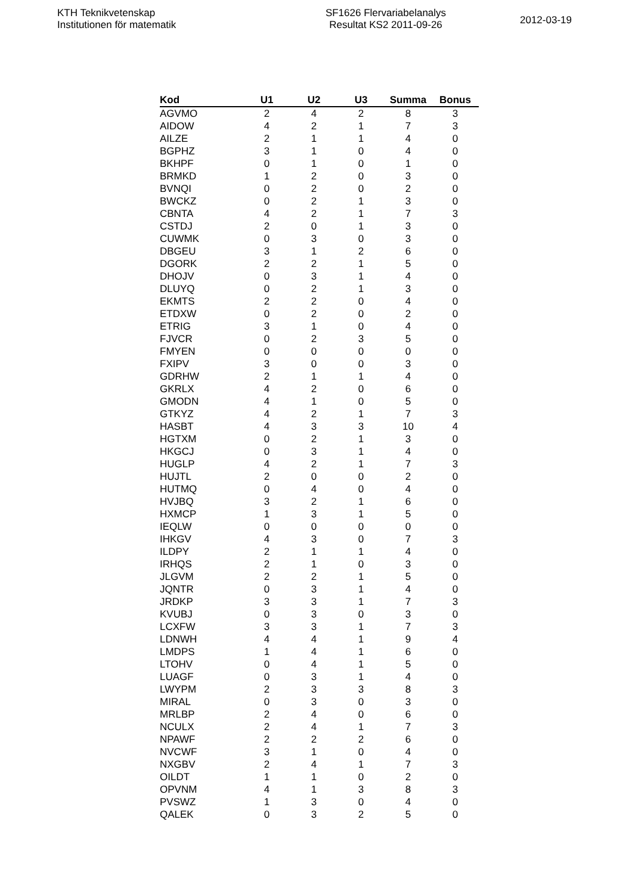KTH Teknikvetenskap
Institutionen för matematik
SF1626 Flervariabelanalys
Resultat KS2 2011-09-26
2012-03-19
| Kod | U1 | U2 | U3 | Summa | Bonus |
| --- | --- | --- | --- | --- | --- |
| AGVMO | 2 | 4 | 2 | 8 | 3 |
| AIDOW | 4 | 2 | 1 | 7 | 3 |
| AILZE | 2 | 1 | 1 | 4 | 0 |
| BGPHZ | 3 | 1 | 0 | 4 | 0 |
| BKHPF | 0 | 1 | 0 | 1 | 0 |
| BRMKD | 1 | 2 | 0 | 3 | 0 |
| BVNQI | 0 | 2 | 0 | 2 | 0 |
| BWCKZ | 0 | 2 | 1 | 3 | 0 |
| CBNTA | 4 | 2 | 1 | 7 | 3 |
| CSTDJ | 2 | 0 | 1 | 3 | 0 |
| CUWMK | 0 | 3 | 0 | 3 | 0 |
| DBGEU | 3 | 1 | 2 | 6 | 0 |
| DGORK | 2 | 2 | 1 | 5 | 0 |
| DHOJV | 0 | 3 | 1 | 4 | 0 |
| DLUYQ | 0 | 2 | 1 | 3 | 0 |
| EKMTS | 2 | 2 | 0 | 4 | 0 |
| ETDXW | 0 | 2 | 0 | 2 | 0 |
| ETRIG | 3 | 1 | 0 | 4 | 0 |
| FJVCR | 0 | 2 | 3 | 5 | 0 |
| FMYEN | 0 | 0 | 0 | 0 | 0 |
| FXIPV | 3 | 0 | 0 | 3 | 0 |
| GDRHW | 2 | 1 | 1 | 4 | 0 |
| GKRLX | 4 | 2 | 0 | 6 | 0 |
| GMODN | 4 | 1 | 0 | 5 | 0 |
| GTKYZ | 4 | 2 | 1 | 7 | 3 |
| HASBT | 4 | 3 | 3 | 10 | 4 |
| HGTXM | 0 | 2 | 1 | 3 | 0 |
| HKGCJ | 0 | 3 | 1 | 4 | 0 |
| HUGLP | 4 | 2 | 1 | 7 | 3 |
| HUJTL | 2 | 0 | 0 | 2 | 0 |
| HUTMQ | 0 | 4 | 0 | 4 | 0 |
| HVJBQ | 3 | 2 | 1 | 6 | 0 |
| HXMCP | 1 | 3 | 1 | 5 | 0 |
| IEQLW | 0 | 0 | 0 | 0 | 0 |
| IHKGV | 4 | 3 | 0 | 7 | 3 |
| ILDPY | 2 | 1 | 1 | 4 | 0 |
| IRHQS | 2 | 1 | 0 | 3 | 0 |
| JLGVM | 2 | 2 | 1 | 5 | 0 |
| JQNTR | 0 | 3 | 1 | 4 | 0 |
| JRDKP | 3 | 3 | 1 | 7 | 3 |
| KVUBJ | 0 | 3 | 0 | 3 | 0 |
| LCXFW | 3 | 3 | 1 | 7 | 3 |
| LDNWH | 4 | 4 | 1 | 9 | 4 |
| LMDPS | 1 | 4 | 1 | 6 | 0 |
| LTOHV | 0 | 4 | 1 | 5 | 0 |
| LUAGF | 0 | 3 | 1 | 4 | 0 |
| LWYPM | 2 | 3 | 3 | 8 | 3 |
| MIRAL | 0 | 3 | 0 | 3 | 0 |
| MRLBP | 2 | 4 | 0 | 6 | 0 |
| NCULX | 2 | 4 | 1 | 7 | 3 |
| NPAWF | 2 | 2 | 2 | 6 | 0 |
| NVCWF | 3 | 1 | 0 | 4 | 0 |
| NXGBV | 2 | 4 | 1 | 7 | 3 |
| OILDT | 1 | 1 | 0 | 2 | 0 |
| OPVNM | 4 | 1 | 3 | 8 | 3 |
| PVSWZ | 1 | 3 | 0 | 4 | 0 |
| QALEK | 0 | 3 | 2 | 5 | 0 |